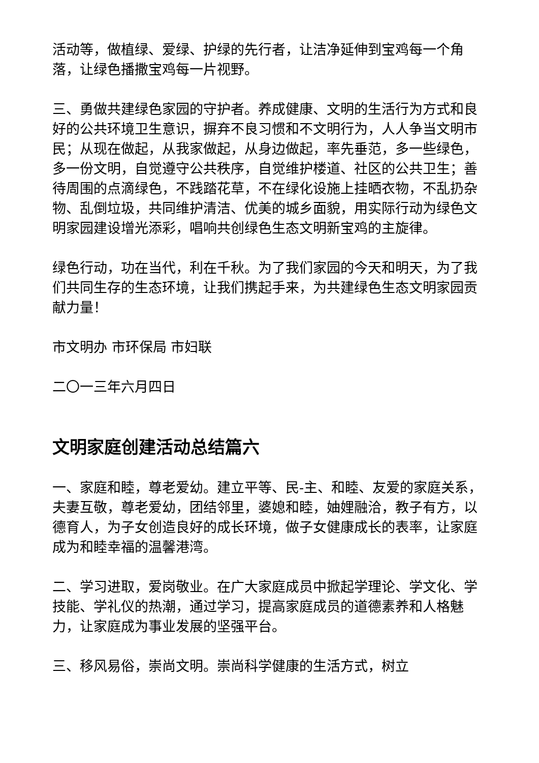活动等，做植绿、爱绿、护绿的先行者，让洁净延伸到宝鸡每一个角落，让绿色播撒宝鸡每一片视野。
三、勇做共建绿色家园的守护者。养成健康、文明的生活行为方式和良好的公共环境卫生意识，摒弃不良习惯和不文明行为，人人争当文明市民；从现在做起，从我家做起，从身边做起，率先垂范，多一些绿色，多一份文明，自觉遵守公共秩序，自觉维护楼道、社区的公共卫生；善待周围的点滴绿色，不践踏花草，不在绿化设施上挂晒衣物，不乱扔杂物、乱倒垃圾，共同维护清洁、优美的城乡面貌，用实际行动为绿色文明家园建设增光添彩，唱响共创绿色生态文明新宝鸡的主旋律。
绿色行动，功在当代，利在千秋。为了我们家园的今天和明天，为了我们共同生存的生态环境，让我们携起手来，为共建绿色生态文明家园贡献力量！
市文明办 市环保局 市妇联
二〇一三年六月四日
文明家庭创建活动总结篇六
一、家庭和睦，尊老爱幼。建立平等、民-主、和睦、友爱的家庭关系，夫妻互敬，尊老爱幼，团结邻里，婆媳和睦，妯娌融洽，教子有方，以德育人，为子女创造良好的成长环境，做子女健康成长的表率，让家庭成为和睦幸福的温馨港湾。
二、学习进取，爱岗敬业。在广大家庭成员中掀起学理论、学文化、学技能、学礼仪的热潮，通过学习，提高家庭成员的道德素养和人格魅力，让家庭成为事业发展的坚强平台。
三、移风易俗，崇尚文明。崇尚科学健康的生活方式，树立